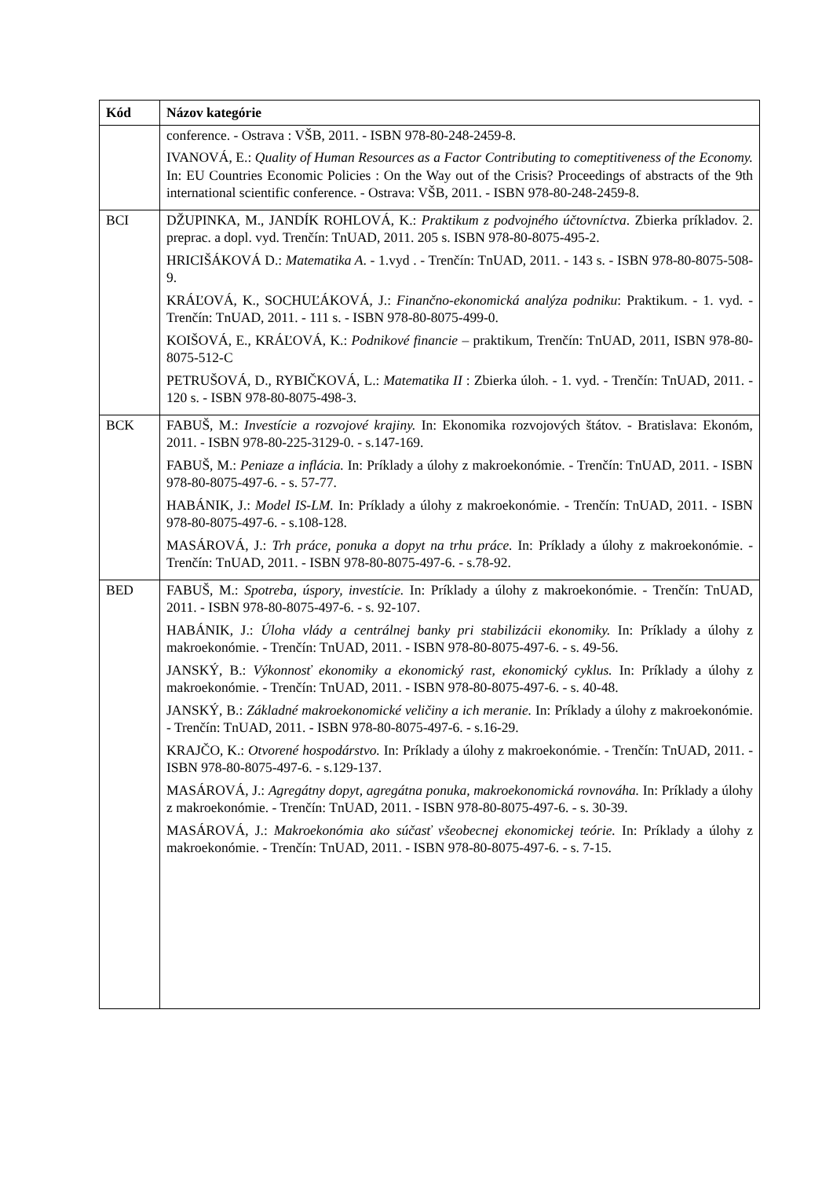| Kód | Názov kategórie |
| --- | --- |
| | conference. - Ostrava : VŠB, 2011. - ISBN 978-80-248-2459-8. IVANOVÁ, E.: Quality of Human Resources as a Factor Contributing to comeptitiveness of the Economy. In: EU Countries Economic Policies : On the Way out of the Crisis? Proceedings of abstracts of the 9th international scientific conference. - Ostrava: VŠB, 2011. - ISBN 978-80-248-2459-8. |
| BCI | DŽUPINKA, M., JANDÍK ROHLOVÁ, K.: Praktikum z podvojného účtovníctva . Zbierka príkladov. 2. preprac. a dopl. vyd. Trenčín: TnUAD, 2011. 205 s. ISBN 978-80-8075-495-2. HRICIŠÁKOVÁ D.: Matematika A . - 1.vyd . - Trenčín: TnUAD, 2011. - 143 s. - ISBN 978-80-8075-508-9. KRÁĽOVÁ, K., SOCHUĽÁKOVÁ, J.: Finančno-ekonomická analýza podniku : Praktikum. - 1. vyd. - Trenčín: TnUAD, 2011. - 111 s. - ISBN 978-80-8075-499-0. KOIŠOVÁ, E., KRÁĽOVÁ, K.: Podnikové financie – praktikum, Trenčín: TnUAD, 2011, ISBN 978-80-8075-512-C PETRUŠOVÁ, D., RYBIČKOVÁ, L.: Matematika II : Zbierka úloh. - 1. vyd. - Trenčín: TnUAD, 2011. - 120 s. - ISBN 978-80-8075-498-3. |
| BCK | FABUŠ, M.: Investície a rozvojové krajiny. In: Ekonomika rozvojových štátov. - Bratislava: Ekonóm, 2011. - ISBN 978-80-225-3129-0. - s.147-169. FABUŠ, M.: Peniaze a inflácia. In: Príklady a úlohy z makroekonómie. - Trenčín: TnUAD, 2011. - ISBN 978-80-8075-497-6. - s. 57-77. HABÁNIK, J.: Model IS-LM. In: Príklady a úlohy z makroekonómie. - Trenčín: TnUAD, 2011. - ISBN 978-80-8075-497-6. - s.108-128. MASÁROVÁ, J.: Trh práce, ponuka a dopyt na trhu práce. In: Príklady a úlohy z makroekonómie. - Trenčín: TnUAD, 2011. - ISBN 978-80-8075-497-6. - s.78-92. |
| BED | FABUŠ, M.: Spotreba, úspory, investície. In: Príklady a úlohy z makroekonómie. - Trenčín: TnUAD, 2011. - ISBN 978-80-8075-497-6. - s. 92-107. HABÁNIK, J.: Úloha vlády a centrálnej banky pri stabilizácii ekonomiky. In: Príklady a úlohy z makroekonómie. - Trenčín: TnUAD, 2011. - ISBN 978-80-8075-497-6. - s. 49-56. JANSKÝ, B.: Výkonnosť ekonomiky a ekonomický rast, ekonomický cyklus. In: Príklady a úlohy z makroekonómie. - Trenčín: TnUAD, 2011. - ISBN 978-80-8075-497-6. - s. 40-48. JANSKÝ, B.: Základné makroekonomické veličiny a ich meranie. In: Príklady a úlohy z makroekonómie. - Trenčín: TnUAD, 2011. - ISBN 978-80-8075-497-6. - s.16-29. KRAJČO, K.: Otvorené hospodárstvo. In: Príklady a úlohy z makroekonómie. - Trenčín: TnUAD, 2011. - ISBN 978-80-8075-497-6. - s.129-137. MASÁROVÁ, J.: Agregátny dopyt, agregátna ponuka, makroekonomická rovnováha. In: Príklady a úlohy z makroekonómie. - Trenčín: TnUAD, 2011. - ISBN 978-80-8075-497-6. - s. 30-39. MASÁROVÁ, J.: Makroekonómia ako súčasť všeobecnej ekonomickej teórie. In: Príklady a úlohy z makroekonómie. - Trenčín: TnUAD, 2011. - ISBN 978-80-8075-497-6. - s. 7-15. |